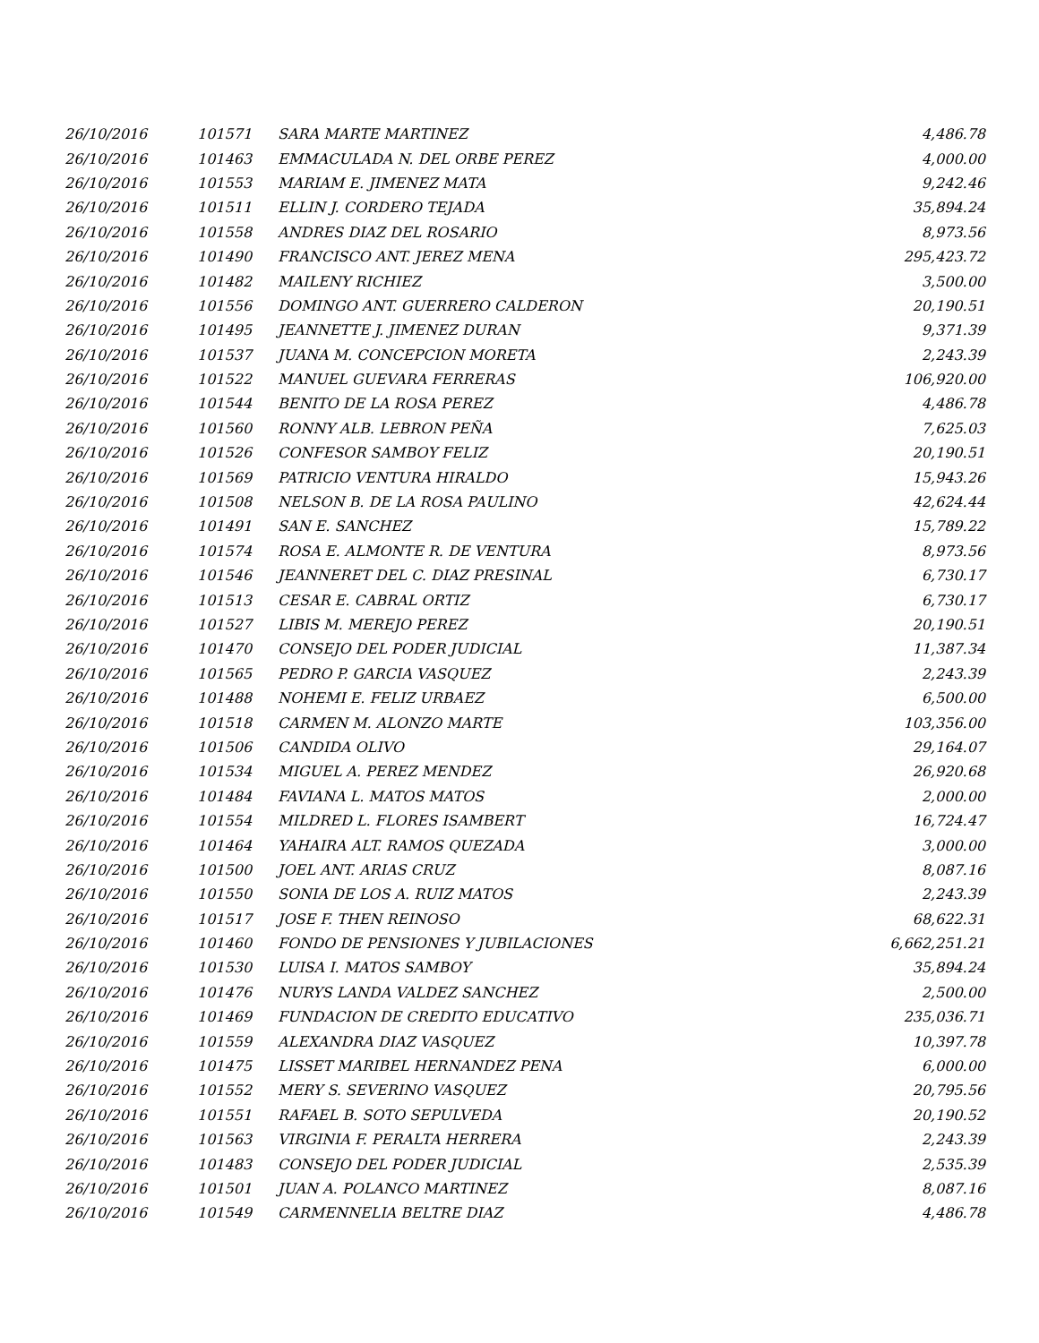| 26/10/2016 | 101571 | SARA MARTE MARTINEZ | 4,486.78 |
| 26/10/2016 | 101463 | EMMACULADA N. DEL ORBE PEREZ | 4,000.00 |
| 26/10/2016 | 101553 | MARIAM E. JIMENEZ MATA | 9,242.46 |
| 26/10/2016 | 101511 | ELLIN J. CORDERO TEJADA | 35,894.24 |
| 26/10/2016 | 101558 | ANDRES DIAZ DEL ROSARIO | 8,973.56 |
| 26/10/2016 | 101490 | FRANCISCO ANT. JEREZ MENA | 295,423.72 |
| 26/10/2016 | 101482 | MAILENY RICHIEZ | 3,500.00 |
| 26/10/2016 | 101556 | DOMINGO ANT. GUERRERO CALDERON | 20,190.51 |
| 26/10/2016 | 101495 | JEANNETTE J. JIMENEZ DURAN | 9,371.39 |
| 26/10/2016 | 101537 | JUANA M. CONCEPCION MORETA | 2,243.39 |
| 26/10/2016 | 101522 | MANUEL GUEVARA FERRERAS | 106,920.00 |
| 26/10/2016 | 101544 | BENITO DE LA ROSA PEREZ | 4,486.78 |
| 26/10/2016 | 101560 | RONNY ALB. LEBRON PEÑA | 7,625.03 |
| 26/10/2016 | 101526 | CONFESOR SAMBOY FELIZ | 20,190.51 |
| 26/10/2016 | 101569 | PATRICIO VENTURA HIRALDO | 15,943.26 |
| 26/10/2016 | 101508 | NELSON B. DE LA ROSA PAULINO | 42,624.44 |
| 26/10/2016 | 101491 | SAN E. SANCHEZ | 15,789.22 |
| 26/10/2016 | 101574 | ROSA E. ALMONTE R. DE VENTURA | 8,973.56 |
| 26/10/2016 | 101546 | JEANNERET DEL C. DIAZ PRESINAL | 6,730.17 |
| 26/10/2016 | 101513 | CESAR E. CABRAL ORTIZ | 6,730.17 |
| 26/10/2016 | 101527 | LIBIS M. MEREJO PEREZ | 20,190.51 |
| 26/10/2016 | 101470 | CONSEJO DEL PODER JUDICIAL | 11,387.34 |
| 26/10/2016 | 101565 | PEDRO P. GARCIA VASQUEZ | 2,243.39 |
| 26/10/2016 | 101488 | NOHEMI E. FELIZ URBAEZ | 6,500.00 |
| 26/10/2016 | 101518 | CARMEN M. ALONZO MARTE | 103,356.00 |
| 26/10/2016 | 101506 | CANDIDA OLIVO | 29,164.07 |
| 26/10/2016 | 101534 | MIGUEL A. PEREZ MENDEZ | 26,920.68 |
| 26/10/2016 | 101484 | FAVIANA L. MATOS MATOS | 2,000.00 |
| 26/10/2016 | 101554 | MILDRED L. FLORES ISAMBERT | 16,724.47 |
| 26/10/2016 | 101464 | YAHAIRA ALT. RAMOS QUEZADA | 3,000.00 |
| 26/10/2016 | 101500 | JOEL ANT. ARIAS CRUZ | 8,087.16 |
| 26/10/2016 | 101550 | SONIA DE LOS A. RUIZ MATOS | 2,243.39 |
| 26/10/2016 | 101517 | JOSE F. THEN REINOSO | 68,622.31 |
| 26/10/2016 | 101460 | FONDO DE PENSIONES Y JUBILACIONES | 6,662,251.21 |
| 26/10/2016 | 101530 | LUISA I. MATOS SAMBOY | 35,894.24 |
| 26/10/2016 | 101476 | NURYS LANDA VALDEZ SANCHEZ | 2,500.00 |
| 26/10/2016 | 101469 | FUNDACION DE CREDITO EDUCATIVO | 235,036.71 |
| 26/10/2016 | 101559 | ALEXANDRA DIAZ VASQUEZ | 10,397.78 |
| 26/10/2016 | 101475 | LISSET MARIBEL HERNANDEZ PENA | 6,000.00 |
| 26/10/2016 | 101552 | MERY S. SEVERINO VASQUEZ | 20,795.56 |
| 26/10/2016 | 101551 | RAFAEL B. SOTO SEPULVEDA | 20,190.52 |
| 26/10/2016 | 101563 | VIRGINIA F. PERALTA HERRERA | 2,243.39 |
| 26/10/2016 | 101483 | CONSEJO DEL PODER JUDICIAL | 2,535.39 |
| 26/10/2016 | 101501 | JUAN A. POLANCO MARTINEZ | 8,087.16 |
| 26/10/2016 | 101549 | CARMENNELIA BELTRE DIAZ | 4,486.78 |